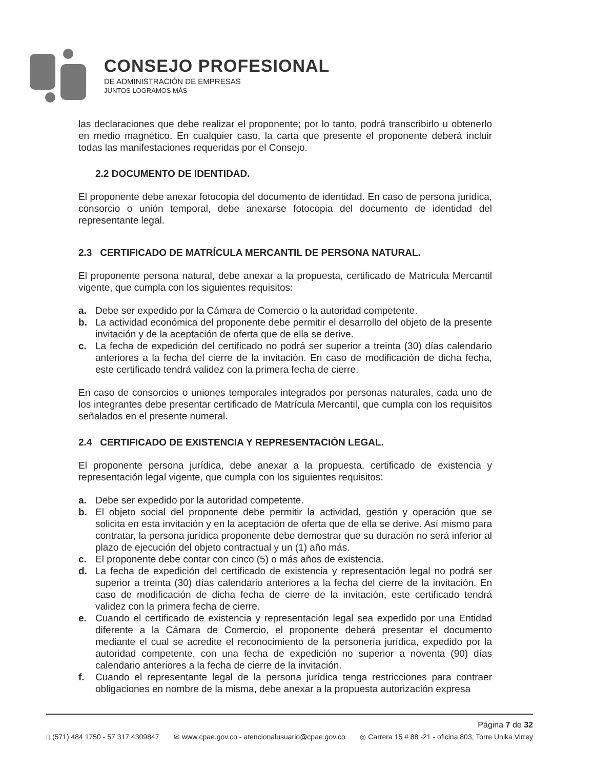CONSEJO PROFESIONAL
DE ADMINISTRACIÓN DE EMPRESAS
JUNTOS LOGRAMOS MÁS
las declaraciones que debe realizar el proponente; por lo tanto, podrá transcribirlo u obtenerlo en medio magnético. En cualquier caso, la carta que presente el proponente deberá incluir todas las manifestaciones requeridas por el Consejo.
2.2 DOCUMENTO DE IDENTIDAD.
El proponente debe anexar fotocopia del documento de identidad. En caso de persona jurídica, consorcio o unión temporal, debe anexarse fotocopia del documento de identidad del representante legal.
2.3 CERTIFICADO DE MATRÍCULA MERCANTIL DE PERSONA NATURAL.
El proponente persona natural, debe anexar a la propuesta, certificado de Matrícula Mercantil vigente, que cumpla con los siguientes requisitos:
a. Debe ser expedido por la Cámara de Comercio o la autoridad competente.
b. La actividad económica del proponente debe permitir el desarrollo del objeto de la presente invitación y de la aceptación de oferta que de ella se derive.
c. La fecha de expedición del certificado no podrá ser superior a treinta (30) días calendario anteriores a la fecha del cierre de la invitación. En caso de modificación de dicha fecha, este certificado tendrá validez con la primera fecha de cierre.
En caso de consorcios o uniones temporales integrados por personas naturales, cada uno de los integrantes debe presentar certificado de Matrícula Mercantil, que cumpla con los requisitos señalados en el presente numeral.
2.4 CERTIFICADO DE EXISTENCIA Y REPRESENTACIÓN LEGAL.
El proponente persona jurídica, debe anexar a la propuesta, certificado de existencia y representación legal vigente, que cumpla con los siguientes requisitos:
a. Debe ser expedido por la autoridad competente.
b. El objeto social del proponente debe permitir la actividad, gestión y operación que se solicita en esta invitación y en la aceptación de oferta que de ella se derive. Así mismo para contratar, la persona jurídica proponente debe demostrar que su duración no será inferior al plazo de ejecución del objeto contractual y un (1) año más.
c. El proponente debe contar con cinco (5) o más años de existencia.
d. La fecha de expedición del certificado de existencia y representación legal no podrá ser superior a treinta (30) días calendario anteriores a la fecha del cierre de la invitación. En caso de modificación de dicha fecha de cierre de la invitación, este certificado tendrá validez con la primera fecha de cierre.
e. Cuando el certificado de existencia y representación legal sea expedido por una Entidad diferente a la Cámara de Comercio, el proponente deberá presentar el documento mediante el cual se acredite el reconocimiento de la personería jurídica, expedido por la autoridad competente, con una fecha de expedición no superior a noventa (90) días calendario anteriores a la fecha de cierre de la invitación.
f. Cuando el representante legal de la persona jurídica tenga restricciones para contraer obligaciones en nombre de la misma, debe anexar a la propuesta autorización expresa
Página 7 de 32
▯ (571) 484 1750 - 57 317 4309847 ✉ www.cpae.gov.co - atencionalusuario@cpae.gov.co ◎ Carrera 15 # 88 -21 - oficina 803, Torre Unika Virrey